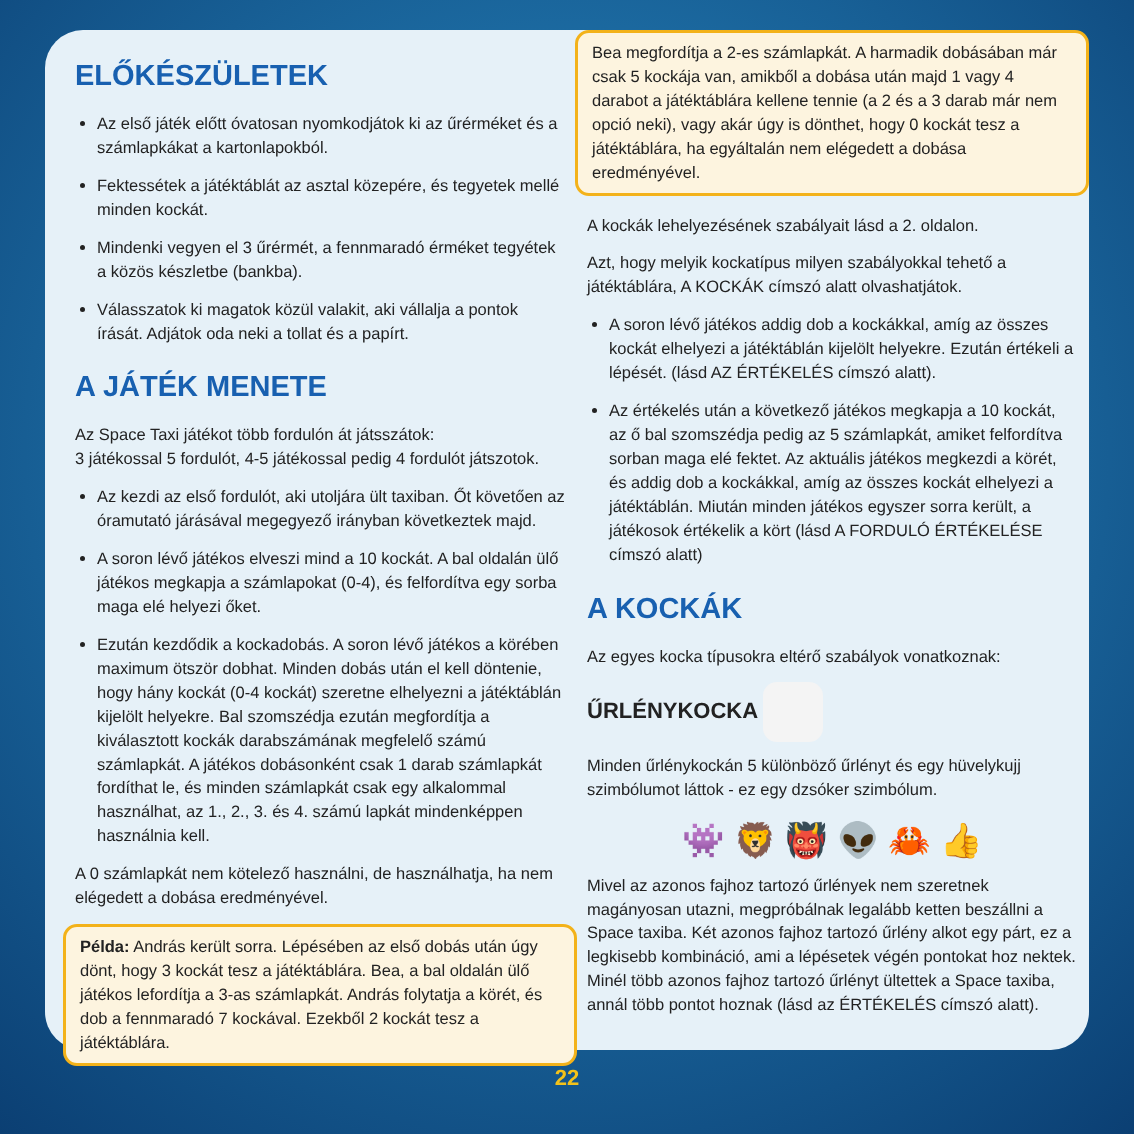ELŐKÉSZÜLETEK
Az első játék előtt óvatosan nyomkodjátok ki az űrérméket és a számlapkákat a kartonlapokból.
Fektessétek a játéktáblát az asztal közepére, és tegyetek mellé minden kockát.
Mindenki vegyen el 3 űrérmét, a fennmaradó érméket tegyétek a közös készletbe (bankba).
Válasszatok ki magatok közül valakit, aki vállalja a pontok írását. Adjátok oda neki a tollat és a papírt.
A JÁTÉK MENETE
Az Space Taxi játékot több fordulón át játsszátok:
3 játékossal 5 fordulót, 4-5 játékossal pedig 4 fordulót játszotok.
Az kezdi az első fordulót, aki utoljára ült taxiban. Őt követően az óramutató járásával megegyező irányban következtek majd.
A soron lévő játékos elveszi mind a 10 kockát. A bal oldalán ülő játékos megkapja a számlapokat (0-4), és felfordítva egy sorba maga elé helyezi őket.
Ezután kezdődik a kockadobás. A soron lévő játékos a körében maximum ötször dobhat. Minden dobás után el kell döntenie, hogy hány kockát (0-4 kockát) szeretne elhelyezni a játéktáblán kijelölt helyekre. Bal szomszédja ezután megfordítja a kiválasztott kockák darabszámának megfelelő számú számlapkát. A játékos dobásonként csak 1 darab számlapkát fordíthat le, és minden számlapkát csak egy alkalommal használhat, az 1., 2., 3. és 4. számú lapkát mindenképpen használnia kell.
A 0 számlapkát nem kötelező használni, de használhatja, ha nem elégedett a dobása eredményével.
Példa: András került sorra. Lépésében az első dobás után úgy dönt, hogy 3 kockát tesz a játéktáblára. Bea, a bal oldalán ülő játékos lefordítja a 3-as számlapkát. András folytatja a körét, és dob a fennmaradó 7 kockával. Ezekből 2 kockát tesz a játéktáblára.
Bea megfordítja a 2-es számlapkát. A harmadik dobásában már csak 5 kockája van, amikből a dobása után majd 1 vagy 4 darabot a játéktáblára kellene tennie (a 2 és a 3 darab már nem opció neki), vagy akár úgy is dönthet, hogy 0 kockát tesz a játéktáblára, ha egyáltalán nem elégedett a dobása eredményével.
A kockák lehelyezésének szabályait lásd a 2. oldalon.
Azt, hogy melyik kockatípus milyen szabályokkal tehető a játéktáblára, A KOCKÁK címszó alatt olvashatjátok.
A soron lévő játékos addig dob a kockákkal, amíg az összes kockát elhelyezi a játéktáblán kijelölt helyekre. Ezután értékeli a lépését. (lásd AZ ÉRTÉKELÉS címszó alatt).
Az értékelés után a következő játékos megkapja a 10 kockát, az ő bal szomszédja pedig az 5 számlapkát, amiket felfordítva sorban maga elé fektet. Az aktuális játékos megkezdi a körét, és addig dob a kockákkal, amíg az összes kockát elhelyezi a játéktáblán. Miután minden játékos egyszer sorra került, a játékosok értékelik a kört (lásd A FORDULÓ ÉRTÉKELÉSE címszó alatt)
A KOCKÁK
Az egyes kocka típusokra eltérő szabályok vonatkoznak:
ŰRLÉNYKOCKA
Minden űrlénykockán 5 különböző űrlényt és egy hüvelykujj szimbólumot láttok - ez egy dzsóker szimbólum.
👾 🦁 👹 👽 🦀 👍
Mivel az azonos fajhoz tartozó űrlények nem szeretnek magányosan utazni, megpróbálnak legalább ketten beszállni a Space taxiba. Két azonos fajhoz tartozó űrlény alkot egy párt, ez a legkisebb kombináció, ami a lépésetek végén pontokat hoz nektek. Minél több azonos fajhoz tartozó űrlényt ültettek a Space taxiba, annál több pontot hoznak (lásd az ÉRTÉKELÉS címszó alatt).
22